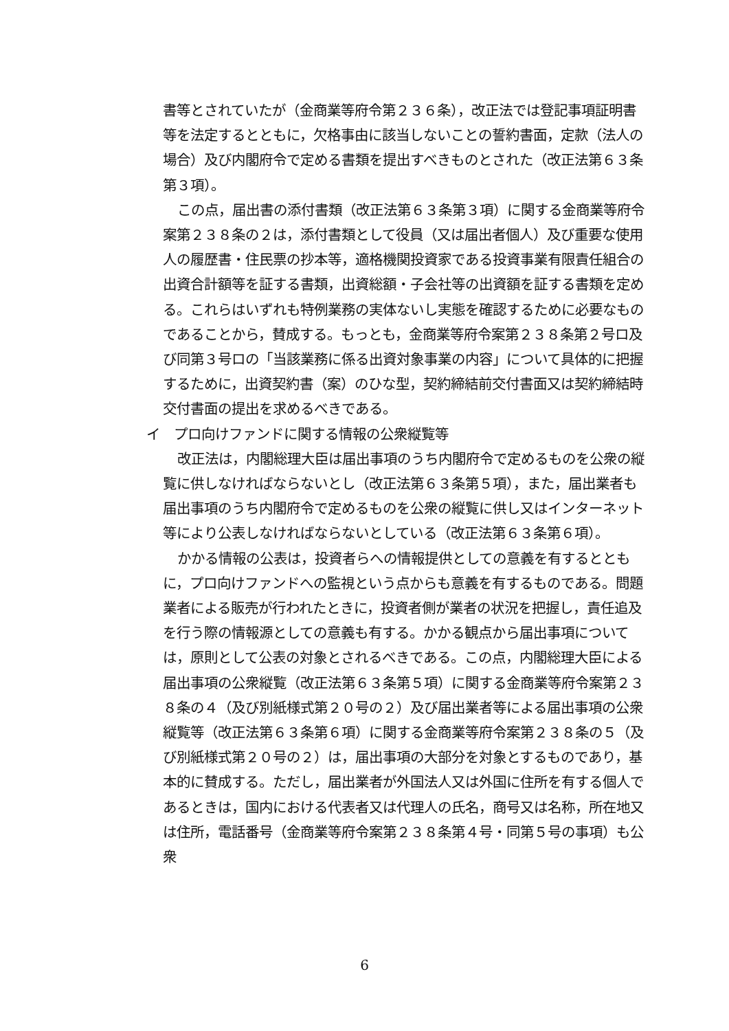書等とされていたが（金商業等府令第２３６条），改正法では登記事項証明書等を法定するとともに，欠格事由に該当しないことの誓約書面，定款（法人の場合）及び内閣府令で定める書類を提出すべきものとされた（改正法第６３条第３項）。
この点，届出書の添付書類（改正法第６３条第３項）に関する金商業等府令案第２３８条の２は，添付書類として役員（又は届出者個人）及び重要な使用人の履歴書・住民票の抄本等，適格機関投資家である投資事業有限責任組合の出資合計額等を証する書類，出資総額・子会社等の出資額を証する書類を定める。これらはいずれも特例業務の実体ないし実態を確認するために必要なものであることから，賛成する。もっとも，金商業等府令案第２３８条第２号ロ及び同第３号ロの「当該業務に係る出資対象事業の内容」について具体的に把握するために，出資契約書（案）のひな型，契約締結前交付書面又は契約締結時交付書面の提出を求めるべきである。
イ　プロ向けファンドに関する情報の公衆縦覧等
改正法は，内閣総理大臣は届出事項のうち内閣府令で定めるものを公衆の縦覧に供しなければならないとし（改正法第６３条第５項），また，届出業者も届出事項のうち内閣府令で定めるものを公衆の縦覧に供し又はインターネット等により公表しなければならないとしている（改正法第６３条第６項）。
かかる情報の公表は，投資者らへの情報提供としての意義を有するとともに，プロ向けファンドへの監視という点からも意義を有するものである。問題業者による販売が行われたときに，投資者側が業者の状況を把握し，責任追及を行う際の情報源としての意義も有する。かかる観点から届出事項については，原則として公表の対象とされるべきである。この点，内閣総理大臣による届出事項の公衆縦覧（改正法第６３条第５項）に関する金商業等府令案第２３８条の４（及び別紙様式第２０号の２）及び届出業者等による届出事項の公衆縦覧等（改正法第６３条第６項）に関する金商業等府令案第２３８条の５（及び別紙様式第２０号の２）は，届出事項の大部分を対象とするものであり，基本的に賛成する。ただし，届出業者が外国法人又は外国に住所を有する個人であるときは，国内における代表者又は代理人の氏名，商号又は名称，所在地又は住所，電話番号（金商業等府令案第２３８条第４号・同第５号の事項）も公衆
6